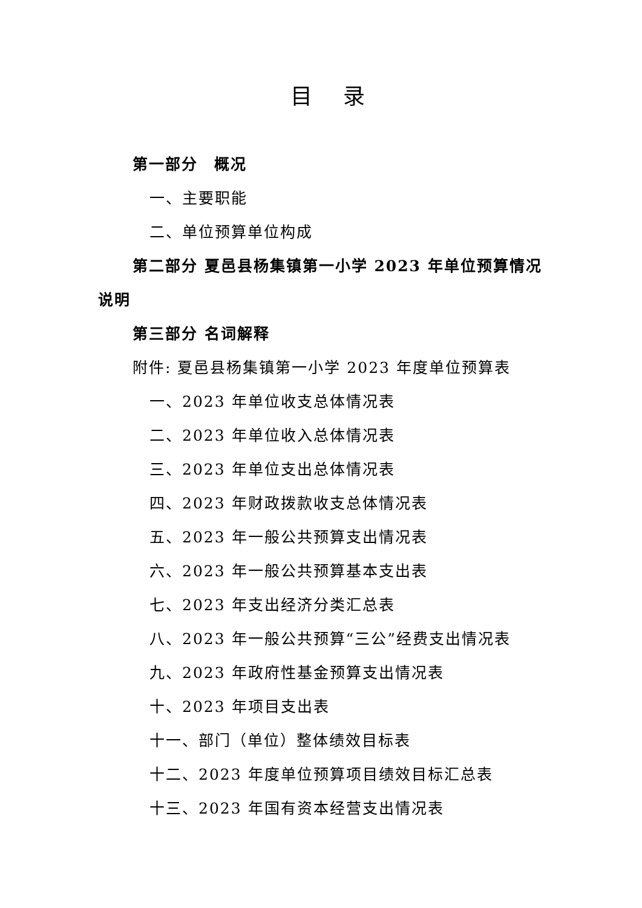目 录
第一部分　概况
一、主要职能
二、单位预算单位构成
第二部分 夏邑县杨集镇第一小学 2023 年单位预算情况说明
第三部分 名词解释
附件: 夏邑县杨集镇第一小学 2023 年度单位预算表
一、2023 年单位收支总体情况表
二、2023 年单位收入总体情况表
三、2023 年单位支出总体情况表
四、2023 年财政拨款收支总体情况表
五、2023 年一般公共预算支出情况表
六、2023 年一般公共预算基本支出表
七、2023 年支出经济分类汇总表
八、2023 年一般公共预算“三公”经费支出情况表
九、2023 年政府性基金预算支出情况表
十、2023 年项目支出表
十一、部门（单位）整体绩效目标表
十二、2023 年度单位预算项目绩效目标汇总表
十三、2023 年国有资本经营支出情况表